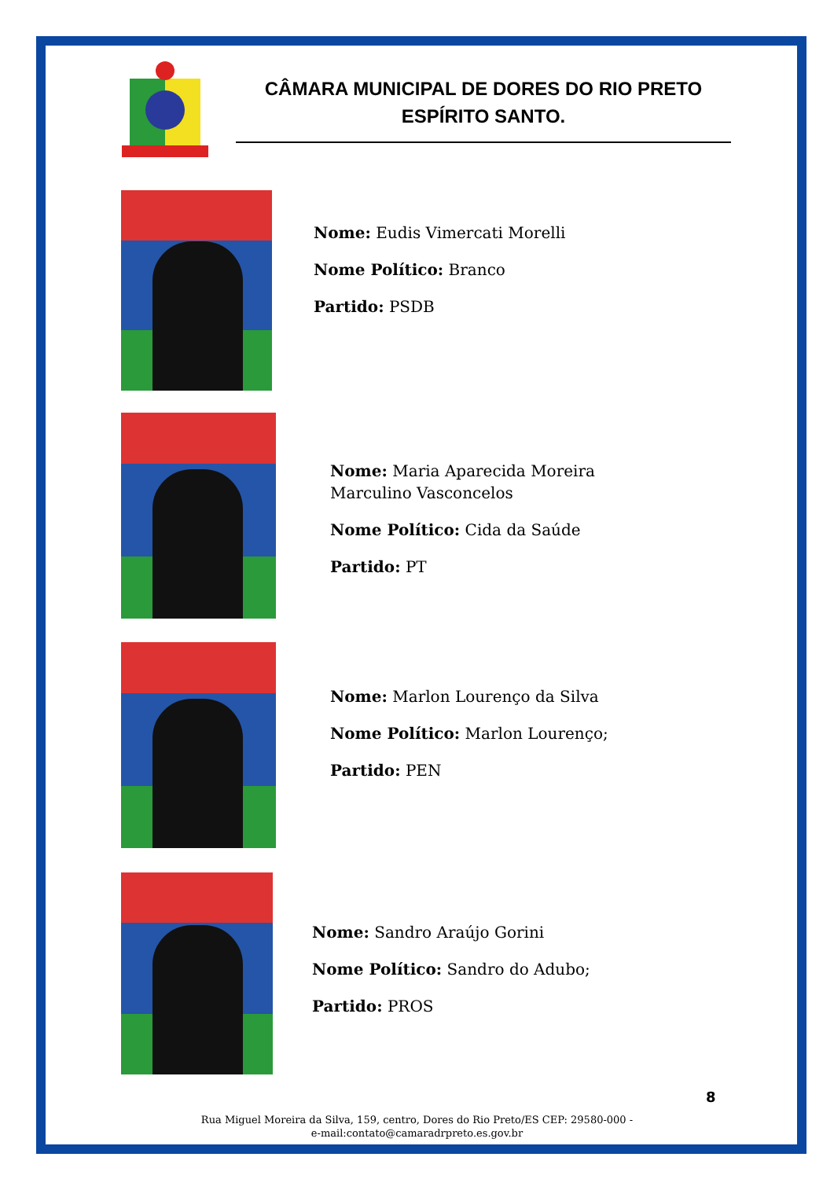CÂMARA MUNICIPAL DE DORES DO RIO PRETO
ESPÍRITO SANTO.
Nome: Eudis Vimercati Morelli
Nome Político: Branco
Partido: PSDB
Nome: Maria Aparecida Moreira
Marculino Vasconcelos
Nome Político: Cida da Saúde
Partido: PT
Nome: Marlon Lourenço da Silva
Nome Político: Marlon Lourenço;
Partido: PEN
Nome: Sandro Araújo Gorini
Nome Político: Sandro do Adubo;
Partido: PROS
8
Rua Miguel Moreira da Silva, 159, centro, Dores do Rio Preto/ES CEP: 29580-000 -
e-mail:contato@camaradrpreto.es.gov.br